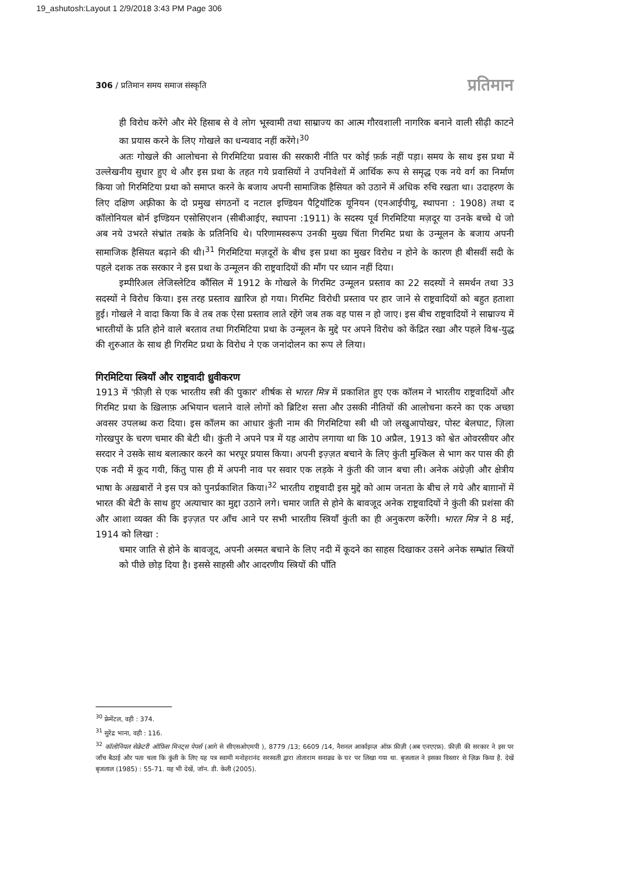19_ashutosh:Layout 1 2/9/2018 3:43 PM Page 306
306 / प्रतिमान समय समाज संस्कृति प्रतिमान
ही विरोध करेंगे और मेरे हिसाब से वे लोग भूस्वामी तथा साम्राज्य का आत्म गौरवशाली नागरिक बनाने वाली सीढ़ी काटने का प्रयास करने के लिए गोखले का धन्यवाद नहीं करेंगे।<sup>30</sup>
अतः गोखले की आलोचना से गिरमिटिया प्रवास की सरकारी नीति पर कोई फ़र्क़ नहीं पड़ा। समय के साथ इस प्रथा में उल्लेखनीय सुधार हुए थे और इस प्रथा के तहत गये प्रवासियों ने उपनिवेशों में आर्थिक रूप से समृद्ध एक नये वर्ग का निर्माण किया जो गिरमिटिया प्रथा को समाप्त करने के बजाय अपनी सामाजिक हैसियत को उठाने में अधिक रुचि रखता था। उदाहरण के लिए दक्षिण अफ़्रीका के दो प्रमुख संगठनों द नटाल इण्डियन पैट्रियॉटिक यूनियन (एनआईपीयू, स्थापना : 1908) तथा द कॉलोनियल बोर्न इण्डियन एसोसिएशन (सीबीआईए, स्थापना :1911) के सदस्य पूर्व गिरमिटिया मज़दूर या उनके बच्चे थे जो अब नये उभरते संभ्रांत तबक़े के प्रतिनिधि थे। परिणामस्वरूप उनकी मुख्य चिंता गिरमिट प्रथा के उन्मूलन के बजाय अपनी सामाजिक हैसियत बढ़ाने की थी।<sup>31</sup> गिरमिटिया मज़दूरों के बीच इस प्रथा का मुखर विरोध न होने के कारण ही बीसवीं सदी के पहले दशक तक सरकार ने इस प्रथा के उन्मूलन की राष्ट्रवादियों की माँग पर ध्यान नहीं दिया।
इम्पीरिअल लेजिस्लेटिव कौंसिल में 1912 के गोखले के गिरमिट उन्मूलन प्रस्ताव का 22 सदस्यों ने समर्थन तथा 33 सदस्यों ने विरोध किया। इस तरह प्रस्ताव ख़ारिज हो गया। गिरमिट विरोधी प्रस्ताव पर हार जाने से राष्ट्रवादियों को बहुत हताशा हुई। गोखले ने वादा किया कि वे तब तक ऐसा प्रस्ताव लाते रहेंगे जब तक वह पास न हो जाए। इस बीच राष्ट्रवादियों ने साम्राज्य में भारतीयों के प्रति होने वाले बरताव तथा गिरमिटिया प्रथा के उन्मूलन के मुद्दे पर अपने विरोध को केंद्रित रखा और पहले विश्व-युद्ध की शुरुआत के साथ ही गिरमिट प्रथा के विरोध ने एक जनांदोलन का रूप ले लिया।
गिरमिटिया स्त्रियाँ और राष्ट्रवादी ध्रुवीकरण
1913 में 'फ़ीज़ी से एक भारतीय स्त्री की पुकार' शीर्षक से भारत मित्र में प्रकाशित हुए एक कॉलम ने भारतीय राष्ट्रवादियों और गिरमिट प्रथा के ख़िलाफ़ अभियान चलाने वाले लोगों को ब्रिटिश सत्ता और उसकी नीतियों की आलोचना करने का एक अच्छा अवसर उपलब्ध करा दिया। इस कॉलम का आधार कुंती नाम की गिरमिटिया स्त्री थी जो लखुआपोखर, पोस्ट बेलघाट, ज़िला गोरखपुर के चरण चमार की बेटी थी। कुंती ने अपने पत्र में यह आरोप लगाया था कि 10 अप्रैल, 1913 को श्वेत ओवरसीयर और सरदार ने उसके साथ बलात्कार करने का भरपूर प्रयास किया। अपनी इज़्ज़त बचाने के लिए कुंती मुश्किल से भाग कर पास की ही एक नदी में कूद गयी, किंतु पास ही में अपनी नाव पर सवार एक लड़के ने कुंती की जान बचा ली। अनेक अंग्रेज़ी और क्षेत्रीय भाषा के अख़बारों ने इस पत्र को पुनर्प्रकाशित किया।<sup>32</sup> भारतीय राष्ट्रवादी इस मुद्दे को आम जनता के बीच ले गये और बाग़ानों में भारत की बेटी के साथ हुए अत्याचार का मुद्दा उठाने लगे। चमार जाति से होने के बावजूद अनेक राष्ट्रवादियों ने कुंती की प्रशंसा की और आशा व्यक्त की कि इज़्ज़त पर आँच आने पर सभी भारतीय स्त्रियाँ कुंती का ही अनुकरण करेंगी। भारत मित्र ने 8 मई, 1914 को लिखा :
चमार जाति से होने के बावजूद, अपनी अस्मत बचाने के लिए नदी में कूदने का साहस दिखाकर उसने अनेक सम्भ्रांत स्त्रियों को पीछे छोड़ दिया है। इससे साहसी और आदरणीय स्त्रियों की पाँति
<sup>30</sup> फ्रेमेंटल, वही : 374.
<sup>31</sup> सुरेंद्र भाना, वही : 116.
<sup>32</sup> कॉलोनियल सेक्रेटरी ऑफ़िस मिनट्स पेपर्स (आगे से सीएसओएमपी ), 8779 /13; 6609 /14, नैशनल आर्काइव्ज़ ऑफ़ फ़ीज़ी (अब एनएएफ़). फ़ीज़ी की सरकार ने इस पर जाँच बैठाई और पता चला कि कुंती के लिए यह पत्र स्वामी मनोहरानंद सरस्वती द्वारा तोताराम सनाढ्य के घर पर लिखा गया था. बृजलाल ने इसका विस्तार से ज़िक्र किया है. देखें बृजलाल (1985) : 55-71. यह भी देखें, जॉन. डी. केली (2005).